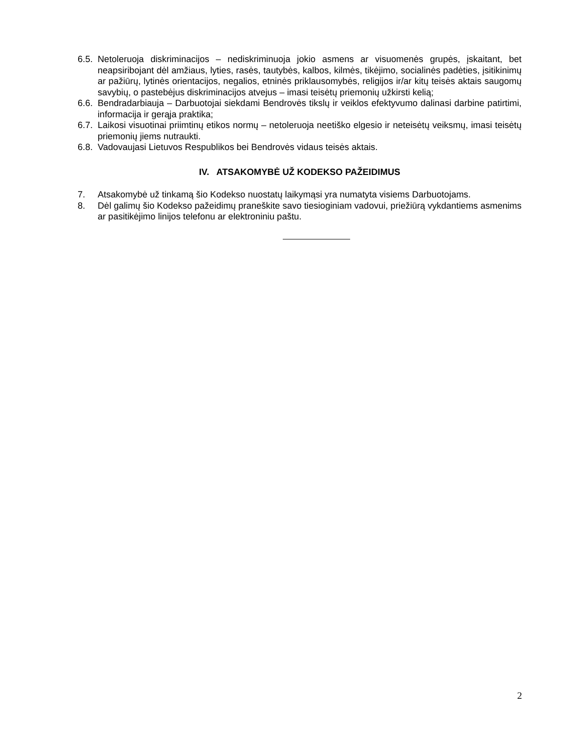6.5. Netoleruoja diskriminacijos – nediskriminuoja jokio asmens ar visuomenės grupės, įskaitant, bet neapsiribojant dėl amžiaus, lyties, rasės, tautybės, kalbos, kilmės, tikėjimo, socialinės padėties, įsitikinimų ar pažiūrų, lytinės orientacijos, negalios, etninės priklausomybės, religijos ir/ar kitų teisės aktais saugomų savybių, o pastebėjus diskriminacijos atvejus – imasi teisėtų priemonių užkirsti kelią;
6.6. Bendradarbiauja – Darbuotojai siekdami Bendrovės tikslų ir veiklos efektyvumo dalinasi darbine patirtimi, informacija ir gerąja praktika;
6.7. Laikosi visuotinai priimtinų etikos normų – netoleruoja neetiško elgesio ir neteisėtų veiksmų, imasi teisėtų priemonių jiems nutraukti.
6.8. Vadovaujasi Lietuvos Respublikos bei Bendrovės vidaus teisės aktais.
IV. ATSAKOMYBĖ UŽ KODEKSO PAŽEIDIMUS
7. Atsakomybė už tinkamą šio Kodekso nuostatų laikymąsi yra numatyta visiems Darbuotojams.
8. Dėl galimų šio Kodekso pažeidimų praneškite savo tiesioginiam vadovui, priežiūrą vykdantiems asmenims ar pasitikėjimo linijos telefonu ar elektroniniu paštu.
2